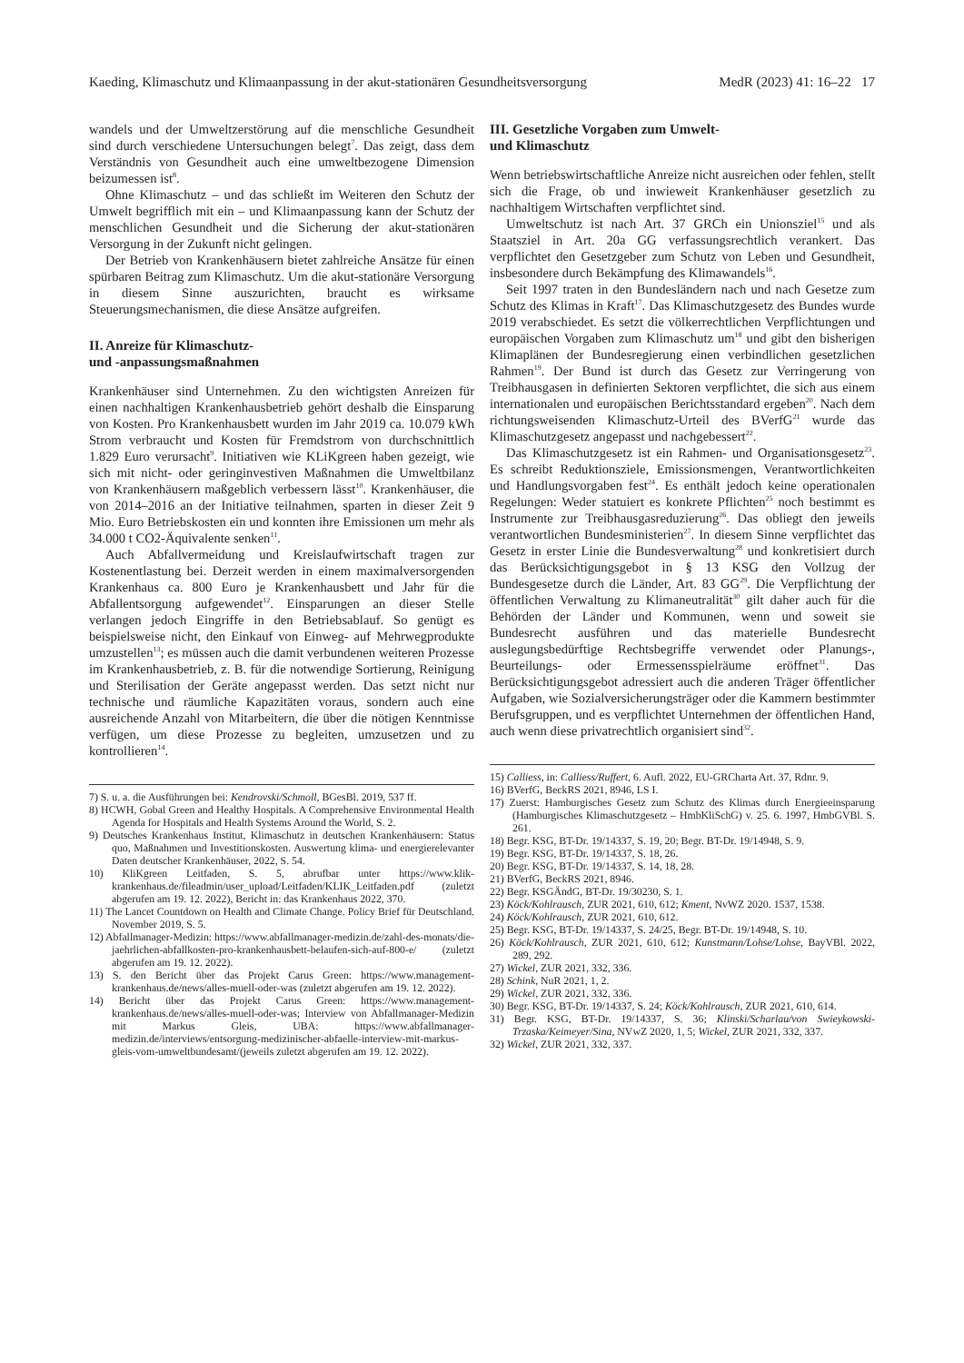Kaeding, Klimaschutz und Klimaanpassung in der akut-stationären Gesundheitsversorgung MedR (2023) 41: 16–22 17
wandels und der Umweltzerstörung auf die menschliche Gesundheit sind durch verschiedene Untersuchungen belegt<sup>7</sup>. Das zeigt, dass dem Verständnis von Gesundheit auch eine umweltbezogene Dimension beizumessen ist<sup>8</sup>.
Ohne Klimaschutz – und das schließt im Weiteren den Schutz der Umwelt begrifflich mit ein – und Klimaanpassung kann der Schutz der menschlichen Gesundheit und die Sicherung der akut-stationären Versorgung in der Zukunft nicht gelingen.
Der Betrieb von Krankenhäusern bietet zahlreiche Ansätze für einen spürbaren Beitrag zum Klimaschutz. Um die akut-stationäre Versorgung in diesem Sinne auszurichten, braucht es wirksame Steuerungsmechanismen, die diese Ansätze aufgreifen.
II. Anreize für Klimaschutz-
und -anpassungsmaßnahmen
Krankenhäuser sind Unternehmen. Zu den wichtigsten Anreizen für einen nachhaltigen Krankenhausbetrieb gehört deshalb die Einsparung von Kosten. Pro Krankenhausbett wurden im Jahr 2019 ca. 10.079 kWh Strom verbraucht und Kosten für Fremdstrom von durchschnittlich 1.829 Euro verursacht<sup>9</sup>. Initiativen wie KLiKgreen haben gezeigt, wie sich mit nicht- oder geringinvestiven Maßnahmen die Umweltbilanz von Krankenhäusern maßgeblich verbessern lässt<sup>10</sup>. Krankenhäuser, die von 2014–2016 an der Initiative teilnahmen, sparten in dieser Zeit 9 Mio. Euro Betriebskosten ein und konnten ihre Emissionen um mehr als 34.000 t CO2-Äquivalente senken<sup>11</sup>.
Auch Abfallvermeidung und Kreislaufwirtschaft tragen zur Kostenentlastung bei. Derzeit werden in einem maximalversorgenden Krankenhaus ca. 800 Euro je Krankenhausbett und Jahr für die Abfallentsorgung aufgewendet<sup>12</sup>. Einsparungen an dieser Stelle verlangen jedoch Eingriffe in den Betriebsablauf. So genügt es beispielsweise nicht, den Einkauf von Einweg- auf Mehrwegprodukte umzustellen<sup>13</sup>; es müssen auch die damit verbundenen weiteren Prozesse im Krankenhausbetrieb, z. B. für die notwendige Sortierung, Reinigung und Sterilisation der Geräte angepasst werden. Das setzt nicht nur technische und räumliche Kapazitäten voraus, sondern auch eine ausreichende Anzahl von Mitarbeitern, die über die nötigen Kenntnisse verfügen, um diese Prozesse zu begleiten, umzusetzen und zu kontrollieren<sup>14</sup>.
7) S. u. a. die Ausführungen bei: Kendrovski/Schmoll, BGesBl. 2019, 537 ff.
8) HCWH, Gobal Green and Healthy Hospitals. A Comprehensive Environmental Health Agenda for Hospitals and Health Systems Around the World, S. 2.
9) Deutsches Krankenhaus Institut, Klimaschutz in deutschen Krankenhäusern: Status quo, Maßnahmen und Investitionskosten. Auswertung klima- und energierelevanter Daten deutscher Krankenhäuser, 2022, S. 54.
10) KliKgreen Leitfaden, S. 5, abrufbar unter https://www.klik-krankenhaus.de/fileadmin/user_upload/Leitfaden/KLIK_Leitfaden.pdf (zuletzt abgerufen am 19. 12. 2022), Bericht in: das Krankenhaus 2022, 370.
11) The Lancet Countdown on Health and Climate Change. Policy Brief für Deutschland. November 2019, S. 5.
12) Abfallmanager-Medizin: https://www.abfallmanager-medizin.de/zahl-des-monats/die-jaehrlichen-abfallkosten-pro-krankenhausbett-belaufen-sich-auf-800-e/ (zuletzt abgerufen am 19. 12. 2022).
13) S. den Bericht über das Projekt Carus Green: https://www.management-krankenhaus.de/news/alles-muell-oder-was (zuletzt abgerufen am 19. 12. 2022).
14) Bericht über das Projekt Carus Green: https://www.management-krankenhaus.de/news/alles-muell-oder-was; Interview von Abfallmanager-Medizin mit Markus Gleis, UBA: https://www.abfallmanager-medizin.de/interviews/entsorgung-medizinischer-abfaelle-interview-mit-markus-gleis-vom-umweltbundesamt/(jeweils zuletzt abgerufen am 19. 12. 2022).
III. Gesetzliche Vorgaben zum Umwelt-
und Klimaschutz
Wenn betriebswirtschaftliche Anreize nicht ausreichen oder fehlen, stellt sich die Frage, ob und inwieweit Krankenhäuser gesetzlich zu nachhaltigem Wirtschaften verpflichtet sind.
Umweltschutz ist nach Art. 37 GRCh ein Unionsziel<sup>15</sup> und als Staatsziel in Art. 20a GG verfassungsrechtlich verankert. Das verpflichtet den Gesetzgeber zum Schutz von Leben und Gesundheit, insbesondere durch Bekämpfung des Klimawandels<sup>16</sup>.
Seit 1997 traten in den Bundesländern nach und nach Gesetze zum Schutz des Klimas in Kraft<sup>17</sup>. Das Klimaschutzgesetz des Bundes wurde 2019 verabschiedet. Es setzt die völkerrechtlichen Verpflichtungen und europäischen Vorgaben zum Klimaschutz um<sup>18</sup> und gibt den bisherigen Klimaplänen der Bundesregierung einen verbindlichen gesetzlichen Rahmen<sup>19</sup>. Der Bund ist durch das Gesetz zur Verringerung von Treibhausgasen in definierten Sektoren verpflichtet, die sich aus einem internationalen und europäischen Berichtsstandard ergeben<sup>20</sup>. Nach dem richtungsweisenden Klimaschutz-Urteil des BVerfG<sup>21</sup> wurde das Klimaschutzgesetz angepasst und nachgebessert<sup>22</sup>.
Das Klimaschutzgesetz ist ein Rahmen- und Organisationsgesetz<sup>23</sup>. Es schreibt Reduktionsziele, Emissionsmengen, Verantwortlichkeiten und Handlungsvorgaben fest<sup>24</sup>. Es enthält jedoch keine operationalen Regelungen: Weder statuiert es konkrete Pflichten<sup>25</sup> noch bestimmt es Instrumente zur Treibhausgasreduzierung<sup>26</sup>. Das obliegt den jeweils verantwortlichen Bundesministerien<sup>27</sup>. In diesem Sinne verpflichtet das Gesetz in erster Linie die Bundesverwaltung<sup>28</sup> und konkretisiert durch das Berücksichtigungsgebot in § 13 KSG den Vollzug der Bundesgesetze durch die Länder, Art. 83 GG<sup>29</sup>. Die Verpflichtung der öffentlichen Verwaltung zu Klimaneutralität<sup>30</sup> gilt daher auch für die Behörden der Länder und Kommunen, wenn und soweit sie Bundesrecht ausführen und das materielle Bundesrecht auslegungsbedürftige Rechtsbegriffe verwendet oder Planungs-, Beurteilungs- oder Ermessensspielräume eröffnet<sup>31</sup>. Das Berücksichtigungsgebot adressiert auch die anderen Träger öffentlicher Aufgaben, wie Sozialversicherungsträger oder die Kammern bestimmter Berufsgruppen, und es verpflichtet Unternehmen der öffentlichen Hand, auch wenn diese privatrechtlich organisiert sind<sup>32</sup>.
15) Calliess, in: Calliess/Ruffert, 6. Aufl. 2022, EU-GRCharta Art. 37, Rdnr. 9.
16) BVerfG, BeckRS 2021, 8946, LS I.
17) Zuerst: Hamburgisches Gesetz zum Schutz des Klimas durch Energieeinsparung (Hamburgisches Klimaschutzgesetz – HmbKliSchG) v. 25. 6. 1997, HmbGVBl. S. 261.
18) Begr. KSG, BT-Dr. 19/14337, S. 19, 20; Begr. BT-Dr. 19/14948, S. 9.
19) Begr. KSG, BT-Dr. 19/14337, S. 18, 26.
20) Begr. KSG, BT-Dr. 19/14337, S. 14, 18, 28.
21) BVerfG, BeckRS 2021, 8946.
22) Begr. KSGÄndG, BT-Dr. 19/30230, S. 1.
23) Köck/Kohlrausch, ZUR 2021, 610, 612; Kment, NvWZ 2020. 1537, 1538.
24) Köck/Kohlrausch, ZUR 2021, 610, 612.
25) Begr. KSG, BT-Dr. 19/14337, S. 24/25, Begr. BT-Dr. 19/14948, S. 10.
26) Köck/Kohlrausch, ZUR 2021, 610, 612; Kunstmann/Lohse/Lohse, BayVBl. 2022, 289, 292.
27) Wickel, ZUR 2021, 332, 336.
28) Schink, NuR 2021, 1, 2.
29) Wickel, ZUR 2021, 332, 336.
30) Begr. KSG, BT-Dr. 19/14337, S. 24; Köck/Kohlrausch, ZUR 2021, 610, 614.
31) Begr. KSG, BT-Dr. 19/14337, S. 36; Klinski/Scharlau/von Swieykowski-Trzaska/Keimeyer/Sina, NVwZ 2020, 1, 5; Wickel, ZUR 2021, 332, 337.
32) Wickel, ZUR 2021, 332, 337.